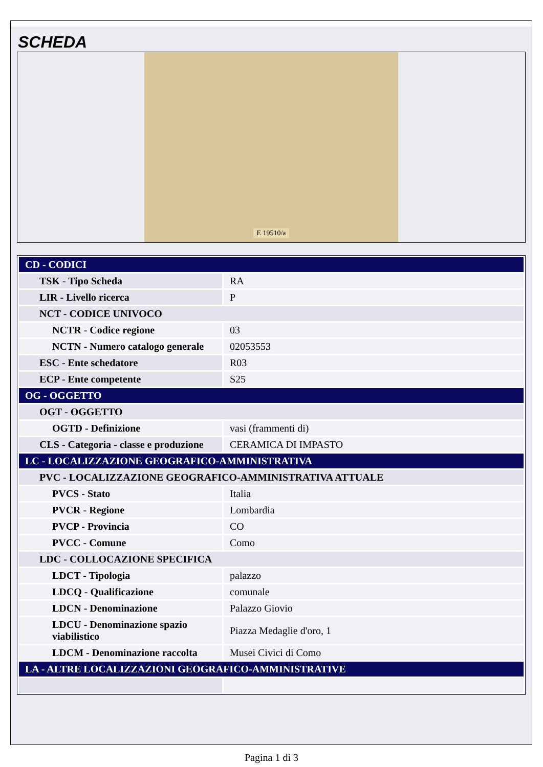SCHEDA
E 19510/a
| CD - CODICI | |
| TSK - Tipo Scheda | RA |
| LIR - Livello ricerca | P |
| NCT - CODICE UNIVOCO | |
| NCTR - Codice regione | 03 |
| NCTN - Numero catalogo generale | 02053553 |
| ESC - Ente schedatore | R03 |
| ECP - Ente competente | S25 |
| OG - OGGETTO | |
| OGT - OGGETTO | |
| OGTD - Definizione | vasi (frammenti di) |
| CLS - Categoria - classe e produzione | CERAMICA DI IMPASTO |
| LC - LOCALIZZAZIONE GEOGRAFICO-AMMINISTRATIVA | |
| PVC - LOCALIZZAZIONE GEOGRAFICO-AMMINISTRATIVA ATTUALE | |
| PVCS - Stato | Italia |
| PVCR - Regione | Lombardia |
| PVCP - Provincia | CO |
| PVCC - Comune | Como |
| LDC - COLLOCAZIONE SPECIFICA | |
| LDCT - Tipologia | palazzo |
| LDCQ - Qualificazione | comunale |
| LDCN - Denominazione | Palazzo Giovio |
| LDCU - Denominazione spazio viabilistico | Piazza Medaglie d'oro, 1 |
| LDCM - Denominazione raccolta | Musei Civici di Como |
| LA - ALTRE LOCALIZZAZIONI GEOGRAFICO-AMMINISTRATIVE | |
Pagina 1 di 3